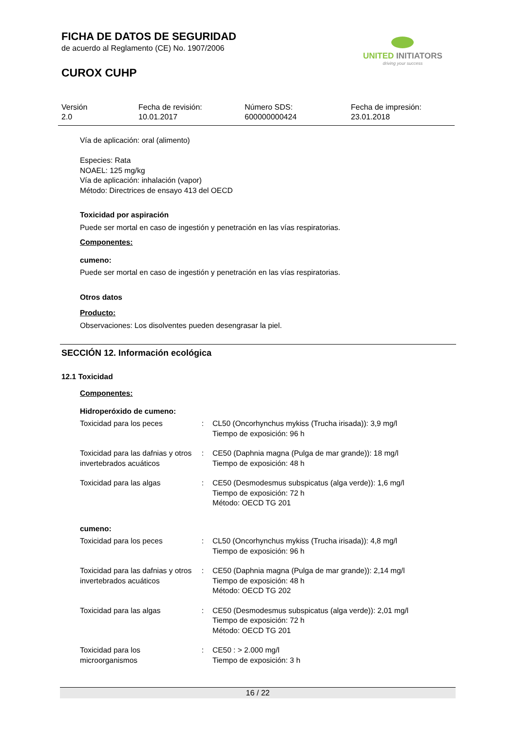FICHA DE DATOS DE SEGURIDAD
de acuerdo al Reglamento (CE) No. 1907/2006
CUROX CUHP
UNITED INITIATORS
driving your success
Versión
2.0
Fecha de revisión:
10.01.2017
Número SDS:
600000000424
Fecha de impresión:
23.01.2018
Vía de aplicación: oral (alimento)
Especies: Rata
NOAEL: 125 mg/kg
Vía de aplicación: inhalación (vapor)
Método: Directrices de ensayo 413 del OECD
Toxicidad por aspiración
Puede ser mortal en caso de ingestión y penetración en las vías respiratorias.
Componentes:
cumeno:
Puede ser mortal en caso de ingestión y penetración en las vías respiratorias.
Otros datos
Producto:
Observaciones: Los disolventes pueden desengrasar la piel.
SECCIÓN 12. Información ecológica
12.1 Toxicidad
Componentes:
Hidroperóxido de cumeno:
| Toxicidad para los peces | : | CL50 (Oncorhynchus mykiss (Trucha irisada)): 3,9 mg/l Tiempo de exposición: 96 h |
| Toxicidad para las dafnias y otros invertebrados acuáticos | : | CE50 (Daphnia magna (Pulga de mar grande)): 18 mg/l Tiempo de exposición: 48 h |
| Toxicidad para las algas | : | CE50 (Desmodesmus subspicatus (alga verde)): 1,6 mg/l Tiempo de exposición: 72 h Método: OECD TG 201 |
cumeno:
| Toxicidad para los peces | : | CL50 (Oncorhynchus mykiss (Trucha irisada)): 4,8 mg/l Tiempo de exposición: 96 h |
| Toxicidad para las dafnias y otros invertebrados acuáticos | : | CE50 (Daphnia magna (Pulga de mar grande)): 2,14 mg/l Tiempo de exposición: 48 h Método: OECD TG 202 |
| Toxicidad para las algas | : | CE50 (Desmodesmus subspicatus (alga verde)): 2,01 mg/l Tiempo de exposición: 72 h Método: OECD TG 201 |
| Toxicidad para los microorganismos | : | CE50 : > 2.000 mg/l Tiempo de exposición: 3 h |
16 / 22